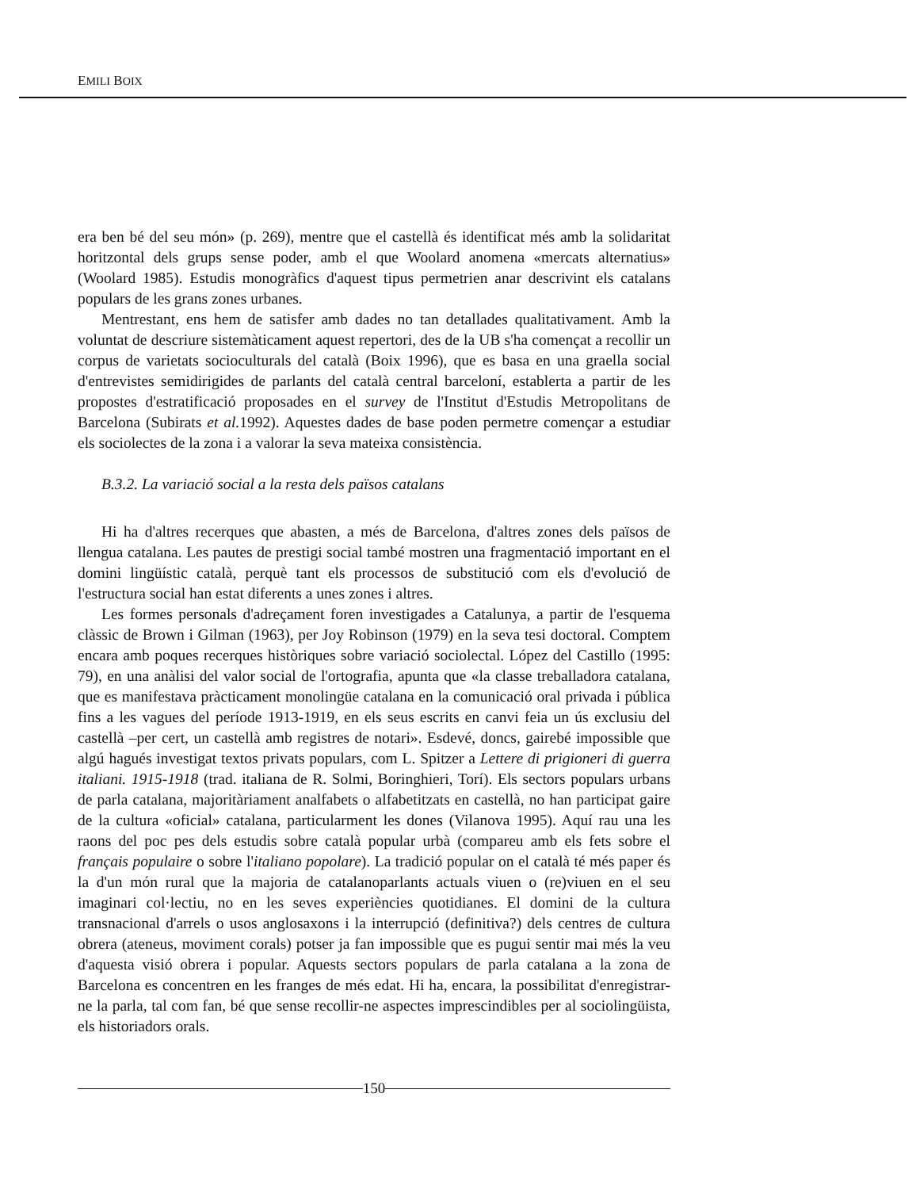EMILI BOIX
era ben bé del seu món» (p. 269), mentre que el castellà és identificat més amb la solidaritat horitzontal dels grups sense poder, amb el que Woolard anomena «mercats alternatius» (Woolard 1985). Estudis monogràfics d'aquest tipus permetrien anar descrivint els catalans populars de les grans zones urbanes.
Mentrestant, ens hem de satisfer amb dades no tan detallades qualitativament. Amb la voluntat de descriure sistemàticament aquest repertori, des de la UB s'ha començat a recollir un corpus de varietats socioculturals del català (Boix 1996), que es basa en una graella social d'entrevistes semidirigides de parlants del català central barceloní, establerta a partir de les propostes d'estratificació proposades en el survey de l'Institut d'Estudis Metropolitans de Barcelona (Subirats et al. 1992). Aquestes dades de base poden permetre començar a estudiar els sociolectes de la zona i a valorar la seva mateixa consistència.
B.3.2. La variació social a la resta dels països catalans
Hi ha d'altres recerques que abasten, a més de Barcelona, d'altres zones dels països de llengua catalana. Les pautes de prestigi social també mostren una fragmentació important en el domini lingüístic català, perquè tant els processos de substitució com els d'evolució de l'estructura social han estat diferents a unes zones i altres.
Les formes personals d'adreçament foren investigades a Catalunya, a partir de l'esquema clàssic de Brown i Gilman (1963), per Joy Robinson (1979) en la seva tesi doctoral. Comptem encara amb poques recerques històriques sobre variació sociolectal. López del Castillo (1995: 79), en una anàlisi del valor social de l'ortografia, apunta que «la classe treballadora catalana, que es manifestava pràcticament monolingüe catalana en la comunicació oral privada i pública fins a les vagues del període 1913-1919, en els seus escrits en canvi feia un ús exclusiu del castellà –per cert, un castellà amb registres de notari». Esdevé, doncs, gairebé impossible que algú hagués investigat textos privats populars, com L. Spitzer a Lettere di prigioneri di guerra italiani. 1915-1918 (trad. italiana de R. Solmi, Boringhieri, Torí). Els sectors populars urbans de parla catalana, majoritàriament analfabets o alfabetitzats en castellà, no han participat gaire de la cultura «oficial» catalana, particularment les dones (Vilanova 1995). Aquí rau una les raons del poc pes dels estudis sobre català popular urbà (compareu amb els fets sobre el français populaire o sobre l'italiano popolare). La tradició popular on el català té més paper és la d'un món rural que la majoria de catalanoparlants actuals viuen o (re)viuen en el seu imaginari col·lectiu, no en les seves experiències quotidianes. El domini de la cultura transnacional d'arrels o usos anglosaxons i la interrupció (definitiva?) dels centres de cultura obrera (ateneus, moviment corals) potser ja fan impossible que es pugui sentir mai més la veu d'aquesta visió obrera i popular. Aquests sectors populars de parla catalana a la zona de Barcelona es concentren en les franges de més edat. Hi ha, encara, la possibilitat d'enregistrar-ne la parla, tal com fan, bé que sense recollir-ne aspectes imprescindibles per al sociolingüista, els historiadors orals.
150